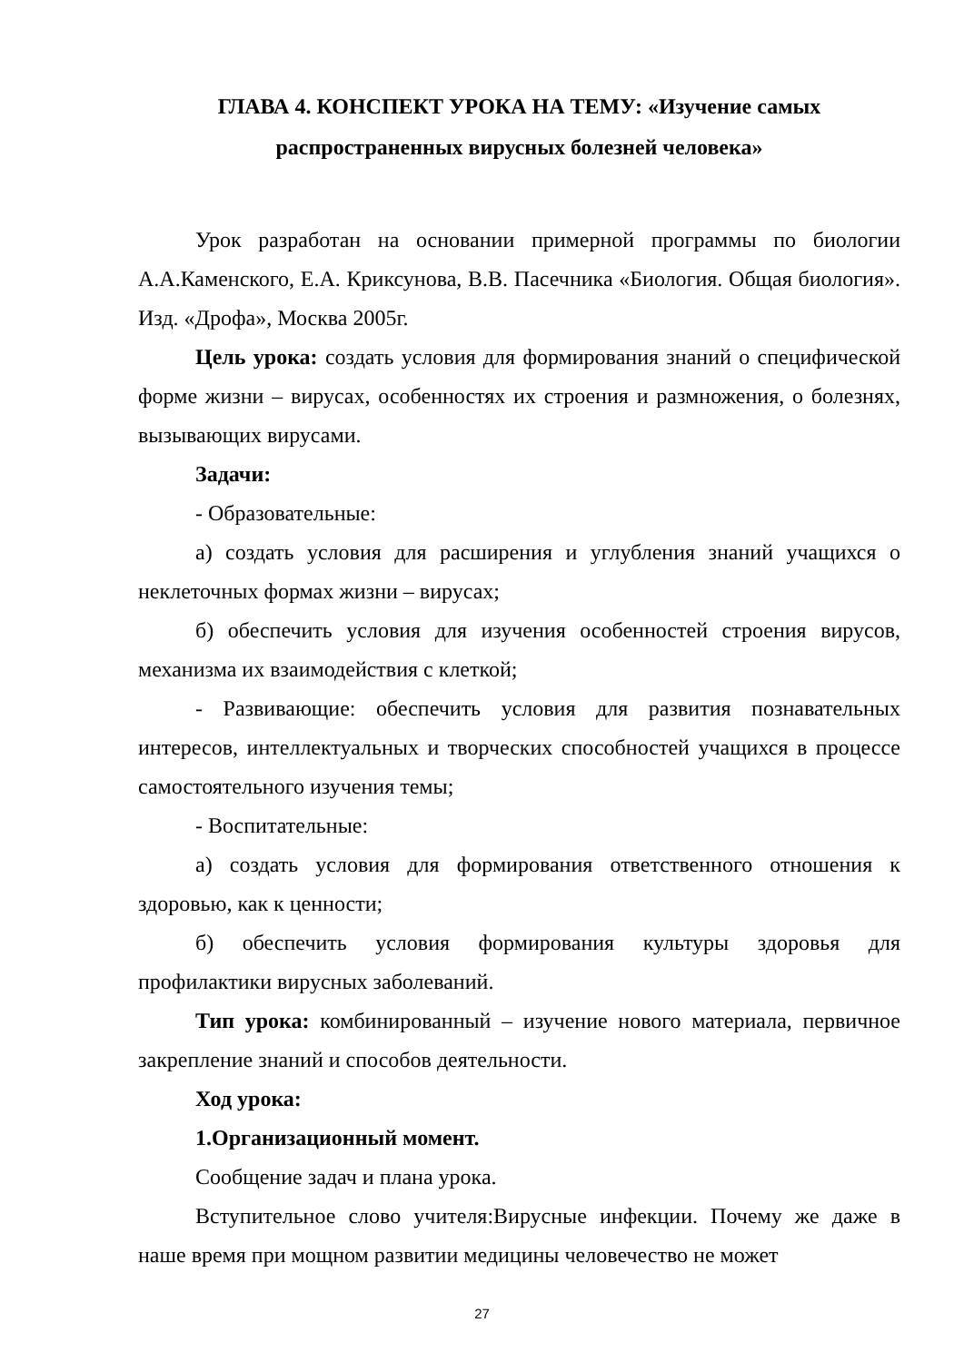ГЛАВА 4. КОНСПЕКТ УРОКА НА ТЕМУ: «Изучение самых
распространенных вирусных болезней человека»
Урок разработан на основании примерной программы по биологии А.А.Каменского, Е.А. Криксунова, В.В. Пасечника «Биология. Общая биология». Изд. «Дрофа», Москва 2005г.
Цель урока: создать условия для формирования знаний о специфической форме жизни – вирусах, особенностях их строения и размножения, о болезнях, вызывающих вирусами.
Задачи:
- Образовательные:
а) создать условия для расширения и углубления знаний учащихся о неклеточных формах жизни – вирусах;
б) обеспечить условия для изучения особенностей строения вирусов, механизма их взаимодействия с клеткой;
- Развивающие: обеспечить условия для развития познавательных интересов, интеллектуальных и творческих способностей учащихся в процессе самостоятельного изучения темы;
- Воспитательные:
а) создать условия для формирования ответственного отношения к здоровью, как к ценности;
б) обеспечить условия формирования культуры здоровья для профилактики вирусных заболеваний.
Тип урока: комбинированный – изучение нового материала, первичное закрепление знаний и способов деятельности.
Ход урока:
1.Организационный момент.
Сообщение задач и плана урока.
Вступительное слово учителя:Вирусные инфекции. Почему же даже в наше время при мощном развитии медицины человечество не может
27